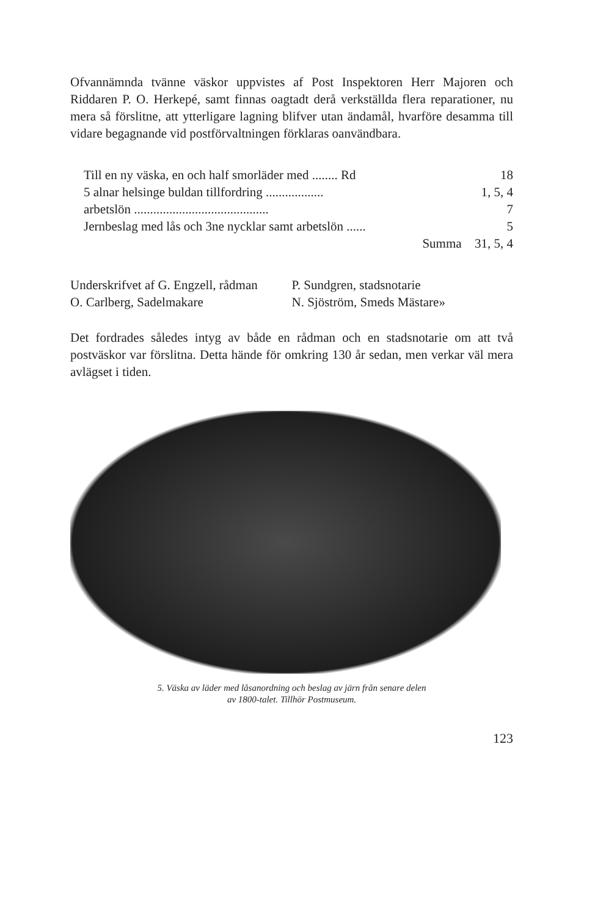Ofvannämnda tvänne väskor uppvistes af Post Inspektoren Herr Majoren och Riddaren P. O. Herkepé, samt finnas oagtadt derå verkställda flera reparationer, nu mera så förslitne, att ytterligare lagning blifver utan ändamål, hvarföre desamma till vidare begagnande vid postförvaltningen förklaras oanvändbara.
| Till en ny väska, en och half smorläder med ........ Rd | 18 |
| 5 alnar helsinge buldan tillfordring .................. | 1, 5, 4 |
| arbetslön .......................................... | 7 |
| Jernbeslag med lås och 3ne nycklar samt arbetslön ...... | 5 |
| Summa | 31, 5, 4 |
| Underskrifvet af G. Engzell, rådman | P. Sundgren, stadsnotarie |
| O. Carlberg, Sadelmakare | N. Sjöström, Smeds Mästare» |
Det fordrades således intyg av både en rådman och en stadsnotarie om att två postväskor var förslitna. Detta hände för omkring 130 år sedan, men verkar väl mera avlägset i tiden.
5. Väska av läder med låsanordning och beslag av järn från senare delen
av 1800-talet. Tillhör Postmuseum.
123